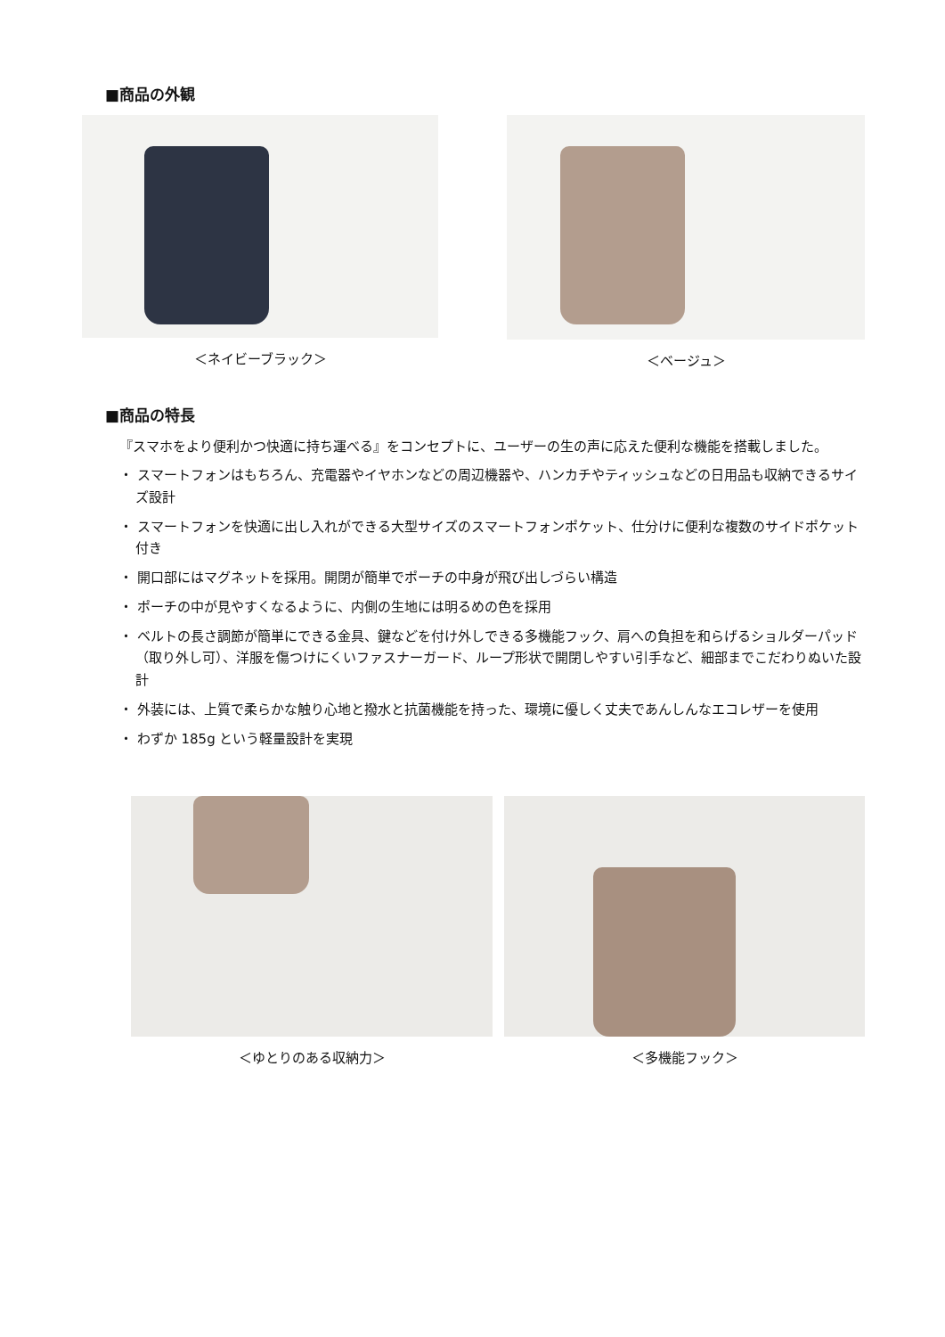■商品の外観
＜ネイビーブラック＞ ＜ベージュ＞
■商品の特長
『スマホをより便利かつ快適に持ち運べる』をコンセプトに、ユーザーの生の声に応えた便利な機能を搭載しました。
・ スマートフォンはもちろん、充電器やイヤホンなどの周辺機器や、ハンカチやティッシュなどの日用品も収納できるサイズ設計
・ スマートフォンを快適に出し入れができる大型サイズのスマートフォンポケット、仕分けに便利な複数のサイドポケット付き
・ 開口部にはマグネットを採用。開閉が簡単でポーチの中身が飛び出しづらい構造
・ ポーチの中が見やすくなるように、内側の生地には明るめの色を採用
・ ベルトの長さ調節が簡単にできる金具、鍵などを付け外しできる多機能フック、肩への負担を和らげるショルダーパッド（取り外し可）、洋服を傷つけにくいファスナーガード、ループ形状で開閉しやすい引手など、細部までこだわりぬいた設計
・ 外装には、上質で柔らかな触り心地と撥水と抗菌機能を持った、環境に優しく丈夫であんしんなエコレザーを使用
・ わずか 185g という軽量設計を実現
＜ゆとりのある収納力＞ ＜多機能フック＞